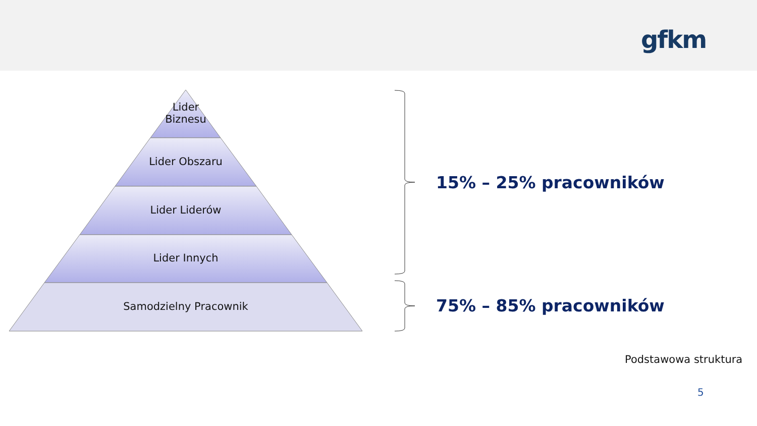gfkm
Lider
Biznesu
Lider Obszaru
Lider Liderów
Lider Innych
Samodzielny Pracownik
15% – 25% pracowników
75% – 85% pracowników
Podstawowa struktura
5